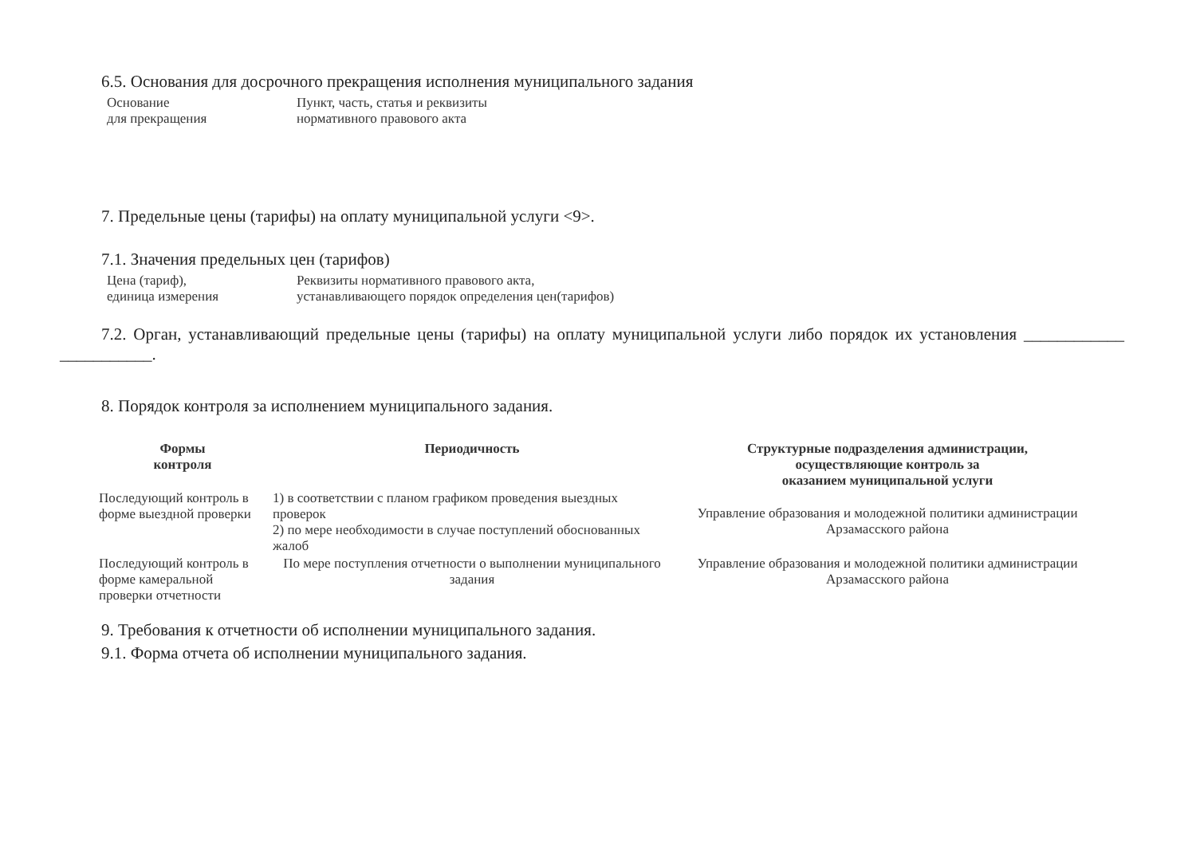6.5. Основания для досрочного прекращения исполнения муниципального задания
| Основание для прекращения | Пункт, часть, статья и реквизиты нормативного правового акта |
7. Предельные цены (тарифы) на оплату муниципальной услуги <9>.
7.1. Значения предельных цен (тарифов)
| Цена (тариф), единица измерения | Реквизиты нормативного правового акта, устанавливающего порядок определения цен(тарифов) |
7.2. Орган, устанавливающий предельные цены (тарифы) на оплату муниципальной услуги либо порядок их установления ____________ ___________.
8. Порядок контроля за исполнением муниципального задания.
| Формы контроля | Периодичность | Структурные подразделения администрации, осуществляющие контроль за оказанием муниципальной услуги |
| --- | --- | --- |
| Последующий контроль в форме выездной проверки | 1) в соответствии с планом графиком проведения выездных проверок 2) по мере необходимости в случае поступлений обоснованных жалоб | Управление образования и молодежной политики администрации Арзамасского района |
| Последующий контроль в форме камеральной проверки отчетности | По мере поступления отчетности о выполнении муниципального задания | Управление образования и молодежной политики администрации Арзамасского района |
9. Требования к отчетности об исполнении муниципального задания.
9.1. Форма отчета об исполнении муниципального задания.